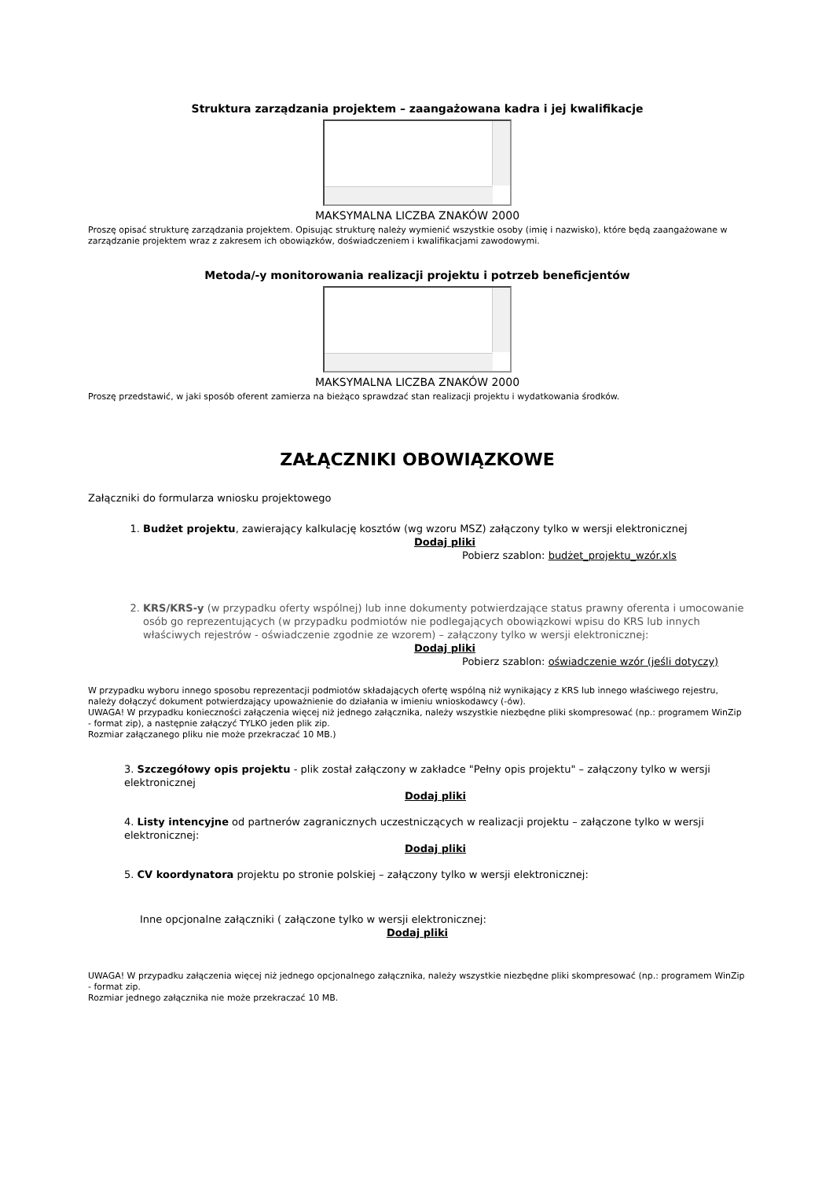Struktura zarządzania projektem – zaangażowana kadra i jej kwalifikacje
MAKSYMALNA LICZBA ZNAKÓW 2000
Proszę opisać strukturę zarządzania projektem. Opisując strukturę należy wymienić wszystkie osoby (imię i nazwisko), które będą zaangażowane w zarządzanie projektem wraz z zakresem ich obowiązków, doświadczeniem i kwalifikacjami zawodowymi.
Metoda/-y monitorowania realizacji projektu i potrzeb beneficjentów
MAKSYMALNA LICZBA ZNAKÓW 2000
Proszę przedstawić, w jaki sposób oferent zamierza na bieżąco sprawdzać stan realizacji projektu i wydatkowania środków.
ZAŁĄCZNIKI OBOWIĄZKOWE
Załączniki do formularza wniosku projektowego
1. Budżet projektu, zawierający kalkulację kosztów (wg wzoru MSZ) załączony tylko w wersji elektronicznej
Dodaj pliki
Pobierz szablon: budżet_projektu_wzór.xls
2. KRS/KRS-y (w przypadku oferty wspólnej) lub inne dokumenty potwierdzające status prawny oferenta i umocowanie osób go reprezentujących (w przypadku podmiotów nie podlegających obowiązkowi wpisu do KRS lub innych właściwych rejestrów - oświadczenie zgodnie ze wzorem) – załączony tylko w wersji elektronicznej:
Dodaj pliki
Pobierz szablon: oświadczenie wzór (jeśli dotyczy)
W przypadku wyboru innego sposobu reprezentacji podmiotów składających ofertę wspólną niż wynikający z KRS lub innego właściwego rejestru, należy dołączyć dokument potwierdzający upoważnienie do działania w imieniu wnioskodawcy (-ów).
UWAGA! W przypadku konieczności załączenia więcej niż jednego załącznika, należy wszystkie niezbędne pliki skompresować (np.: programem WinZip - format zip), a następnie załączyć TYLKO jeden plik zip.
Rozmiar załączanego pliku nie może przekraczać 10 MB.)
3. Szczegółowy opis projektu - plik został załączony w zakładce "Pełny opis projektu" – załączony tylko w wersji elektronicznej
Dodaj pliki
4. Listy intencyjne od partnerów zagranicznych uczestniczących w realizacji projektu – załączone tylko w wersji elektronicznej:
Dodaj pliki
5. CV koordynatora projektu po stronie polskiej – załączony tylko w wersji elektronicznej:
Inne opcjonalne załączniki ( załączone tylko w wersji elektronicznej:
Dodaj pliki
UWAGA! W przypadku załączenia więcej niż jednego opcjonalnego załącznika, należy wszystkie niezbędne pliki skompresować (np.: programem WinZip - format zip.
Rozmiar jednego załącznika nie może przekraczać 10 MB.